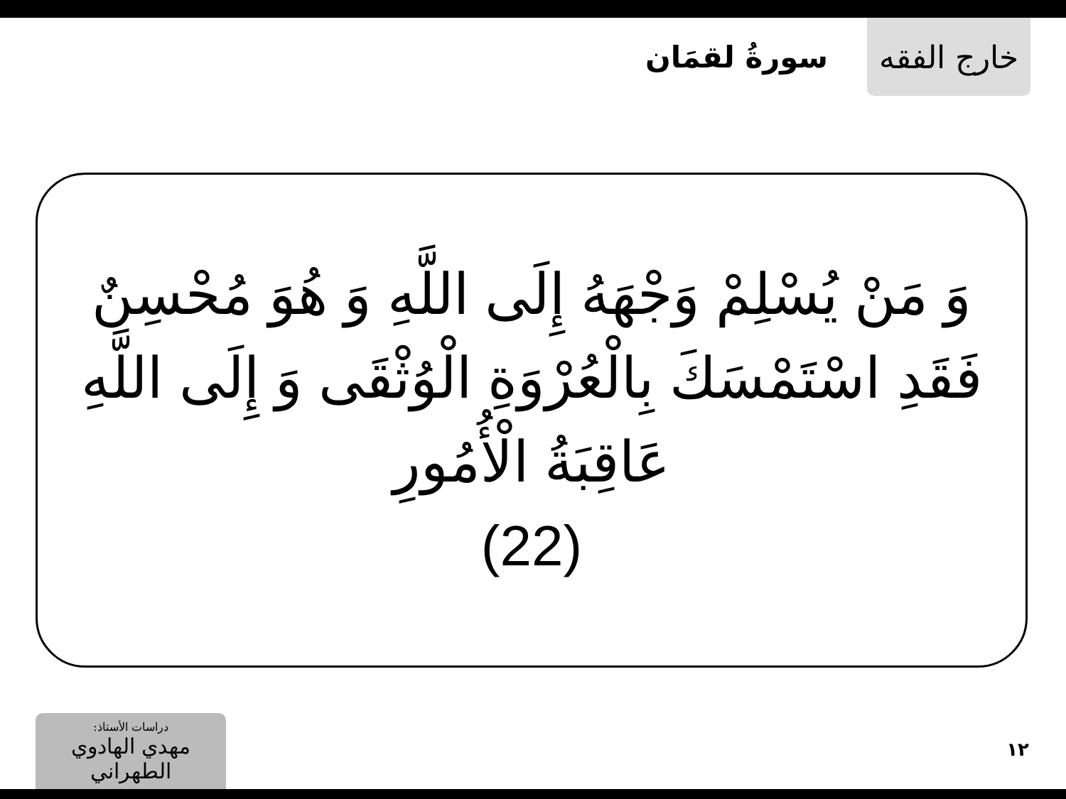خارج الفقه
سورةُ لقمَان
وَ مَنْ يُسْلِمْ وَجْهَهُ إِلَى اللَّهِ وَ هُوَ مُحْسِنٌ فَقَدِ اسْتَمْسَكَ بِالْعُرْوَةِ الْوُثْقَى وَ إِلَى اللَّهِ عَاقِبَةُ الْأُمُورِ
(22)
دراسات الأستاذ:
مهدي الهادوي الطهراني
١٢